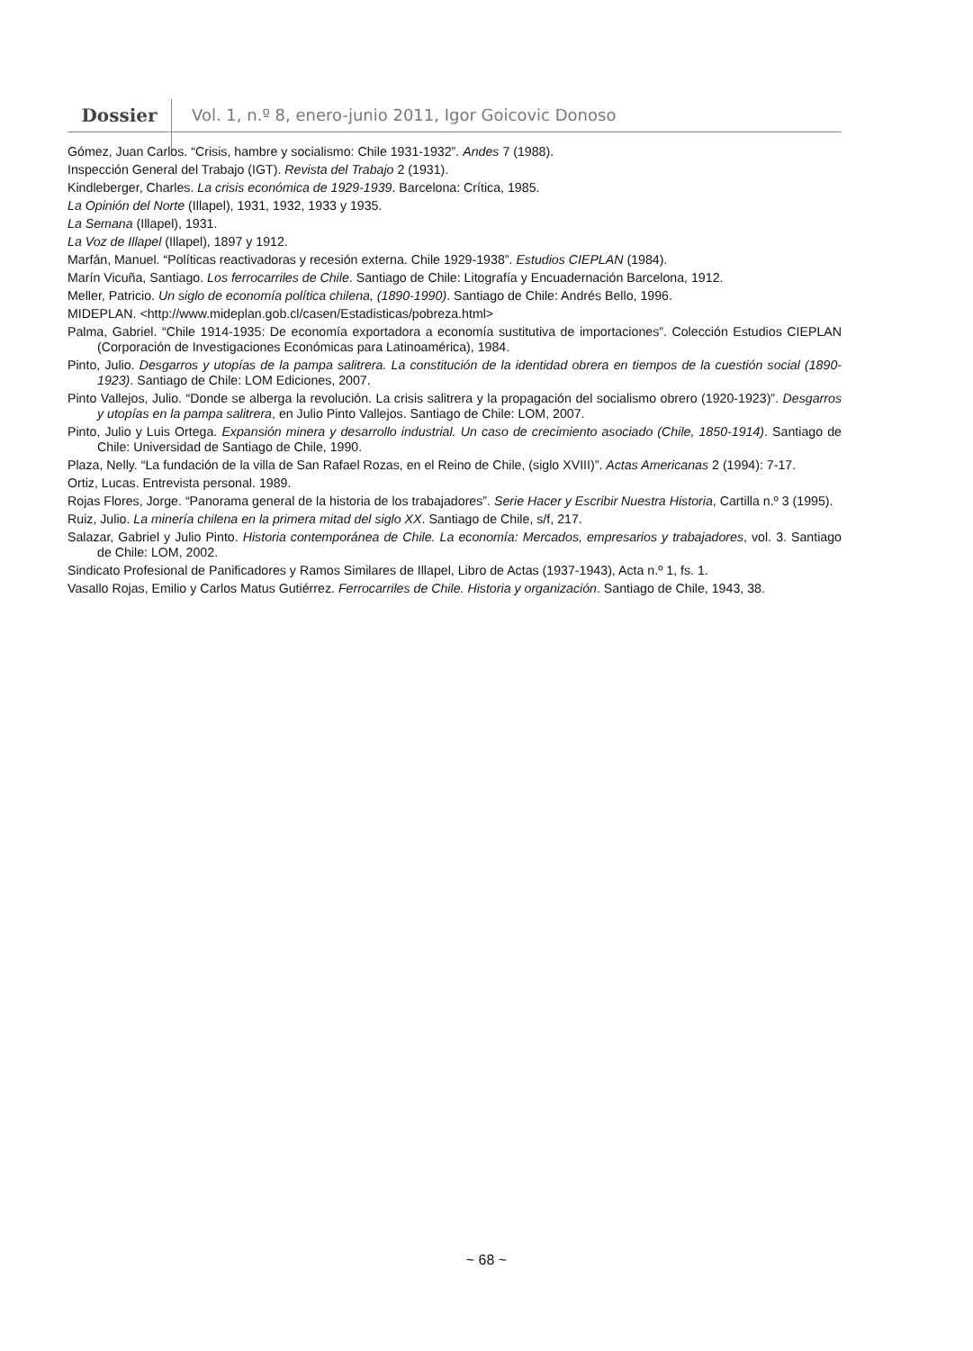Dossier Vol. 1, n.º 8, enero-junio 2011, Igor Goicovic Donoso
Gómez, Juan Carlos. “Crisis, hambre y socialismo: Chile 1931-1932”. Andes 7 (1988).
Inspección General del Trabajo (IGT). Revista del Trabajo 2 (1931).
Kindleberger, Charles. La crisis económica de 1929-1939. Barcelona: Crítica, 1985.
La Opinión del Norte (Illapel), 1931, 1932, 1933 y 1935.
La Semana (Illapel), 1931.
La Voz de Illapel (Illapel), 1897 y 1912.
Marfán, Manuel. “Políticas reactivadoras y recesión externa. Chile 1929-1938”. Estudios CIEPLAN (1984).
Marín Vicuña, Santiago. Los ferrocarriles de Chile. Santiago de Chile: Litografía y Encuadernación Barcelona, 1912.
Meller, Patricio. Un siglo de economía política chilena, (1890-1990). Santiago de Chile: Andrés Bello, 1996.
MIDEPLAN. <http://www.mideplan.gob.cl/casen/Estadisticas/pobreza.html>
Palma, Gabriel. “Chile 1914-1935: De economía exportadora a economía sustitutiva de importaciones”. Colección Estudios CIEPLAN (Corporación de Investigaciones Económicas para Latinoamérica), 1984.
Pinto, Julio. Desgarros y utopías de la pampa salitrera. La constitución de la identidad obrera en tiempos de la cuestión social (1890-1923). Santiago de Chile: LOM Ediciones, 2007.
Pinto Vallejos, Julio. “Donde se alberga la revolución. La crisis salitrera y la propagación del socialismo obrero (1920-1923)”. Desgarros y utopías en la pampa salitrera, en Julio Pinto Vallejos. Santiago de Chile: LOM, 2007.
Pinto, Julio y Luis Ortega. Expansión minera y desarrollo industrial. Un caso de crecimiento asociado (Chile, 1850-1914). Santiago de Chile: Universidad de Santiago de Chile, 1990.
Plaza, Nelly. “La fundación de la villa de San Rafael Rozas, en el Reino de Chile, (siglo XVIII)”. Actas Americanas 2 (1994): 7-17.
Ortiz, Lucas. Entrevista personal. 1989.
Rojas Flores, Jorge. “Panorama general de la historia de los trabajadores”. Serie Hacer y Escribir Nuestra Historia, Cartilla n.º 3 (1995).
Ruiz, Julio. La minería chilena en la primera mitad del siglo XX. Santiago de Chile, s/f, 217.
Salazar, Gabriel y Julio Pinto. Historia contemporánea de Chile. La economía: Mercados, empresarios y trabajadores, vol. 3. Santiago de Chile: LOM, 2002.
Sindicato Profesional de Panificadores y Ramos Similares de Illapel, Libro de Actas (1937-1943), Acta n.º 1, fs. 1.
Vasallo Rojas, Emilio y Carlos Matus Gutiérrez. Ferrocarriles de Chile. Historia y organización. Santiago de Chile, 1943, 38.
~ 68 ~